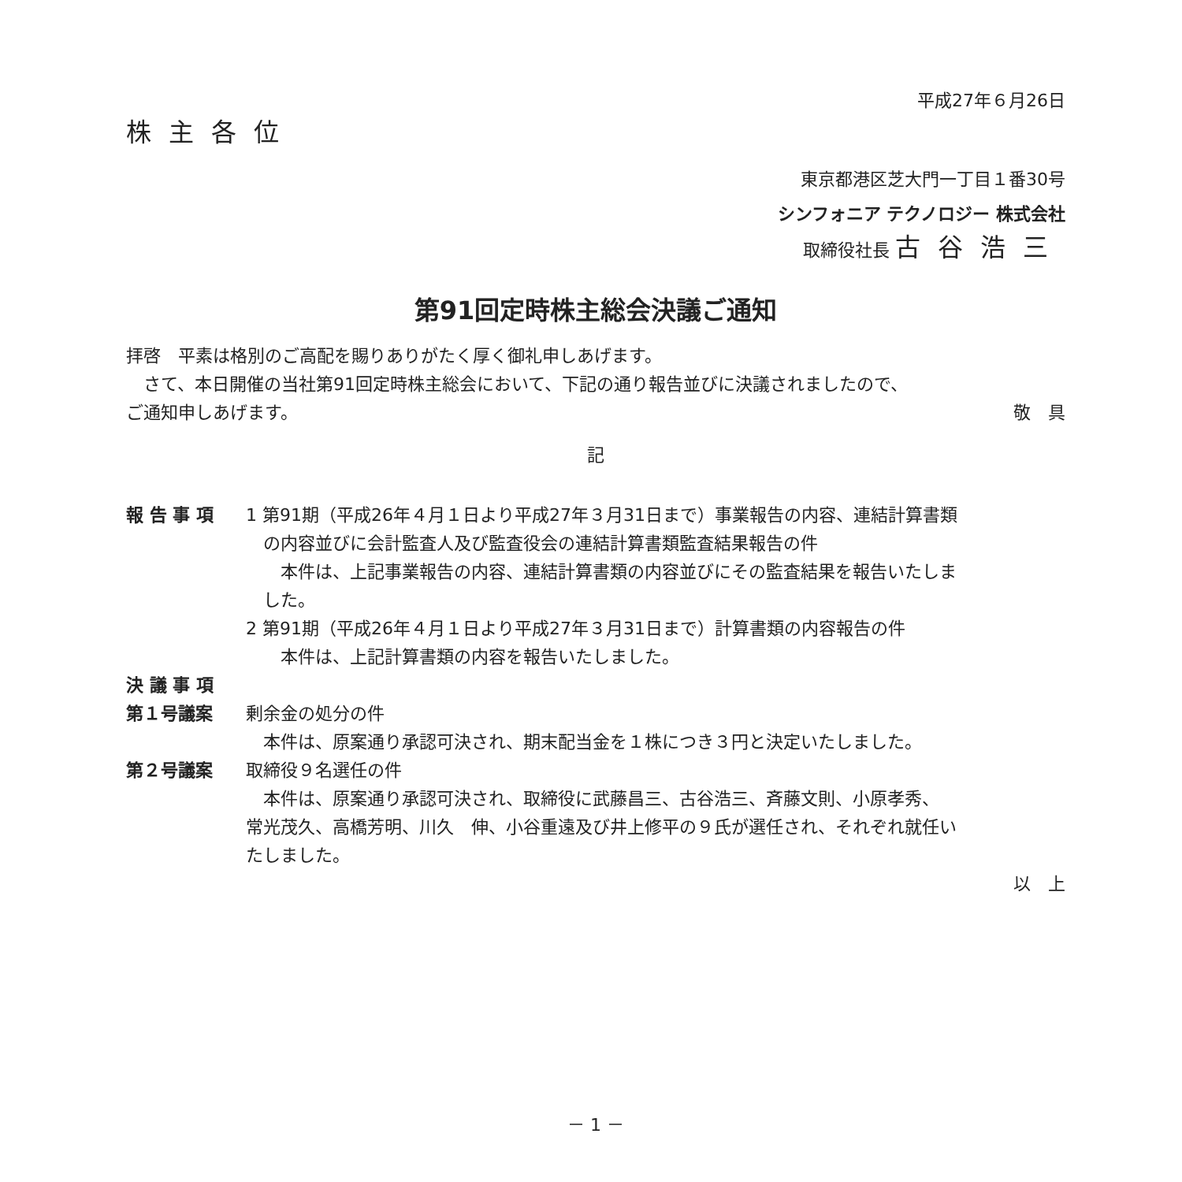平成27年６月26日
株主各位
東京都港区芝大門一丁目１番30号
シンフォニア テクノロジー 株式会社
取締役社長 古谷浩三
第91回定時株主総会決議ご通知
拝啓　平素は格別のご高配を賜りありがたく厚く御礼申しあげます。
　さて、本日開催の当社第91回定時株主総会において、下記の通り報告並びに決議されましたので、
ご通知申しあげます。 敬　具
記
報 告 事 項
1 第91期（平成26年４月１日より平成27年３月31日まで）事業報告の内容、連結計算書類
の内容並びに会計監査人及び監査役会の連結計算書類監査結果報告の件
　本件は、上記事業報告の内容、連結計算書類の内容並びにその監査結果を報告いたしま
した。
2 第91期（平成26年４月１日より平成27年３月31日まで）計算書類の内容報告の件
　本件は、上記計算書類の内容を報告いたしました。
決 議 事 項
第１号議案
剰余金の処分の件
　本件は、原案通り承認可決され、期末配当金を１株につき３円と決定いたしました。
第２号議案
取締役９名選任の件
　本件は、原案通り承認可決され、取締役に武藤昌三、古谷浩三、斉藤文則、小原孝秀、
常光茂久、高橋芳明、川久　伸、小谷重遠及び井上修平の９氏が選任され、それぞれ就任い
たしました。
以　上
－ 1 －